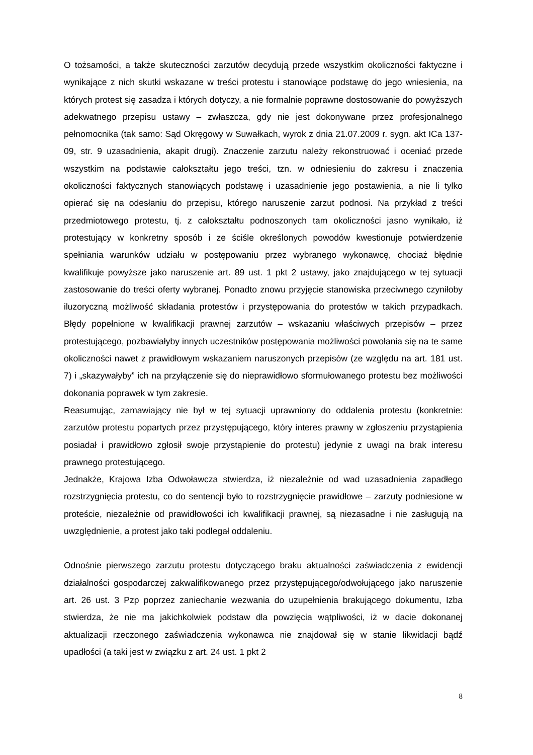O tożsamości, a także skuteczności zarzutów decydują przede wszystkim okoliczności faktyczne i wynikające z nich skutki wskazane w treści protestu i stanowiące podstawę do jego wniesienia, na których protest się zasadza i których dotyczy, a nie formalnie poprawne dostosowanie do powyższych adekwatnego przepisu ustawy – zwłaszcza, gdy nie jest dokonywane przez profesjonalnego pełnomocnika (tak samo: Sąd Okręgowy w Suwałkach, wyrok z dnia 21.07.2009 r. sygn. akt ICa 137-09, str. 9 uzasadnienia, akapit drugi). Znaczenie zarzutu należy rekonstruować i oceniać przede wszystkim na podstawie całokształtu jego treści, tzn. w odniesieniu do zakresu i znaczenia okoliczności faktycznych stanowiących podstawę i uzasadnienie jego postawienia, a nie li tylko opierać się na odesłaniu do przepisu, którego naruszenie zarzut podnosi. Na przykład z treści przedmiotowego protestu, tj. z całokształtu podnoszonych tam okoliczności jasno wynikało, iż protestujący w konkretny sposób i ze ściśle określonych powodów kwestionuje potwierdzenie spełniania warunków udziału w postępowaniu przez wybranego wykonawcę, chociaż błędnie kwalifikuje powyższe jako naruszenie art. 89 ust. 1 pkt 2 ustawy, jako znajdującego w tej sytuacji zastosowanie do treści oferty wybranej. Ponadto znowu przyjęcie stanowiska przeciwnego czyniłoby iluzoryczną możliwość składania protestów i przystępowania do protestów w takich przypadkach. Błędy popełnione w kwalifikacji prawnej zarzutów – wskazaniu właściwych przepisów – przez protestującego, pozbawiałyby innych uczestników postępowania możliwości powołania się na te same okoliczności nawet z prawidłowym wskazaniem naruszonych przepisów (ze względu na art. 181 ust. 7) i „skazywałyby” ich na przyłączenie się do nieprawidłowo sformułowanego protestu bez możliwości dokonania poprawek w tym zakresie.
Reasumując, zamawiający nie był w tej sytuacji uprawniony do oddalenia protestu (konkretnie: zarzutów protestu popartych przez przystępującego, który interes prawny w zgłoszeniu przystąpienia posiadał i prawidłowo zgłosił swoje przystąpienie do protestu) jedynie z uwagi na brak interesu prawnego protestującego.
Jednakże, Krajowa Izba Odwoławcza stwierdza, iż niezależnie od wad uzasadnienia zapadłego rozstrzygnięcia protestu, co do sentencji było to rozstrzygnięcie prawidłowe – zarzuty podniesione w proteście, niezależnie od prawidłowości ich kwalifikacji prawnej, są niezasadne i nie zasługują na uwzględnienie, a protest jako taki podlegał oddaleniu.
Odnośnie pierwszego zarzutu protestu dotyczącego braku aktualności zaświadczenia z ewidencji działalności gospodarczej zakwalifikowanego przez przystępującego/odwołującego jako naruszenie art. 26 ust. 3 Pzp poprzez zaniechanie wezwania do uzupełnienia brakującego dokumentu, Izba stwierdza, że nie ma jakichkolwiek podstaw dla powzięcia wątpliwości, iż w dacie dokonanej aktualizacji rzeczonego zaświadczenia wykonawca nie znajdował się w stanie likwidacji bądź upadłości (a taki jest w związku z art. 24 ust. 1 pkt 2
8